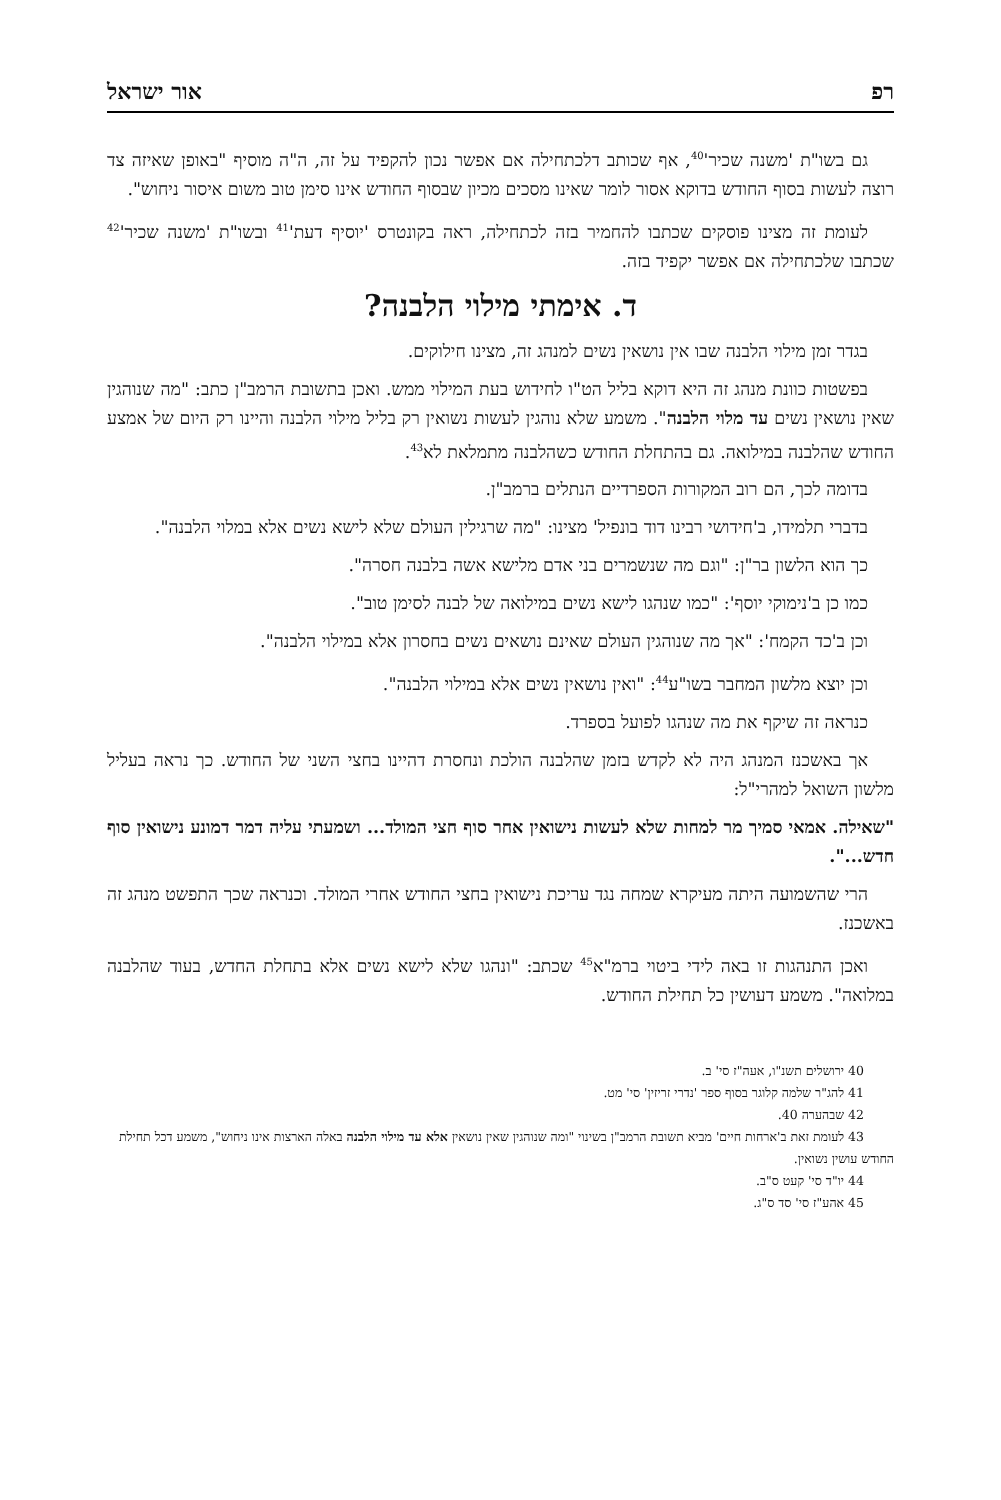רפ אור ישראל
גם בשו"ת 'משנה שכיר'<sup>40</sup>, אף שכותב דלכתחילה אם אפשר נכון להקפיד על זה, ה"ה מוסיף "באופן שאיזה צד רוצה לעשות בסוף החודש בדוקא אסור לומר שאינו מסכים מכיון שבסוף החודש אינו סימן טוב משום איסור ניחוש".
לעומת זה מצינו פוסקים שכתבו להחמיר בזה לכתחילה, ראה בקונטרס 'יוסיף דעת'<sup>41</sup> ובשו"ת 'משנה שכיר'<sup>42</sup> שכתבו שלכתחילה אם אפשר יקפיד בזה.
ד. אימתי מילוי הלבנה?
בגדר זמן מילוי הלבנה שבו אין נושאין נשים למנהג זה, מצינו חילוקים.
בפשטות כוונת מנהג זה היא דוקא בליל הט"ו לחידוש בעת המילוי ממש. ואכן בתשובת הרמב"ן כתב: "מה שנוהגין שאין נושאין נשים עד מלוי הלבנה". משמע שלא נוהגין לעשות נשואין רק בליל מילוי הלבנה והיינו רק היום של אמצע החודש שהלבנה במילואה. גם בהתחלת החודש כשהלבנה מתמלאת לא<sup>43</sup>.
בדומה לכך, הם רוב המקורות הספרדיים הנתלים ברמב"ן.
בדברי תלמידו, ב'חידושי רבינו דוד בונפיל' מצינו: "מה שרגילין העולם שלא לישא נשים אלא במלוי הלבנה".
כך הוא הלשון בר"ן: "וגם מה שנשמרים בני אדם מלישא אשה בלבנה חסרה".
כמו כן ב'נימוקי יוסף': "כמו שנהגו לישא נשים במילואה של לבנה לסימן טוב".
וכן ב'כד הקמח': "אך מה שנוהגין העולם שאינם נושאים נשים בחסרון אלא במילוי הלבנה".
וכן יוצא מלשון המחבר בשו"ע<sup>44</sup>: "ואין נושאין נשים אלא במילוי הלבנה".
כנראה זה שיקף את מה שנהגו לפועל בספרד.
אך באשכנז המנהג היה לא לקדש בזמן שהלבנה הולכת ונחסרת דהיינו בחצי השני של החודש. כך נראה בעליל מלשון השואל למהרי"ל:
"שאילה. אמאי סמיך מר למחות שלא לעשות נישואין אחר סוף חצי המולד... ושמעתי עליה דמר דמונע נישואין סוף חדש...".
הרי שהשמועה היתה מעיקרא שמחה נגד עריכת נישואין בחצי החודש אחרי המולד. וכנראה שכך התפשט מנהג זה באשכנז.
ואכן התנהגות זו באה לידי ביטוי ברמ"א<sup>45</sup> שכתב: "ונהגו שלא לישא נשים אלא בתחלת החדש, בעוד שהלבנה במלואה". משמע דעושין כל תחילת החודש.
40 ירושלים תשנ"ו, אעה"ז סי' ב.
41 להג"ר שלמה קלוגר בסוף ספר 'נדרי זריזין' סי' מט.
42 שבהערה 40.
43 לעומת זאת ב'ארחות חיים' מביא תשובת הרמב"ן בשינוי "ומה שנוהגין שאין נושאין אלא עד מילוי הלבנה באלה הארצות אינו ניחוש", משמע דכל תחילת החודש עושין נשואין.
44 יו"ד סי' קעט ס"ב.
45 אהע"ז סי' סד ס"ג.